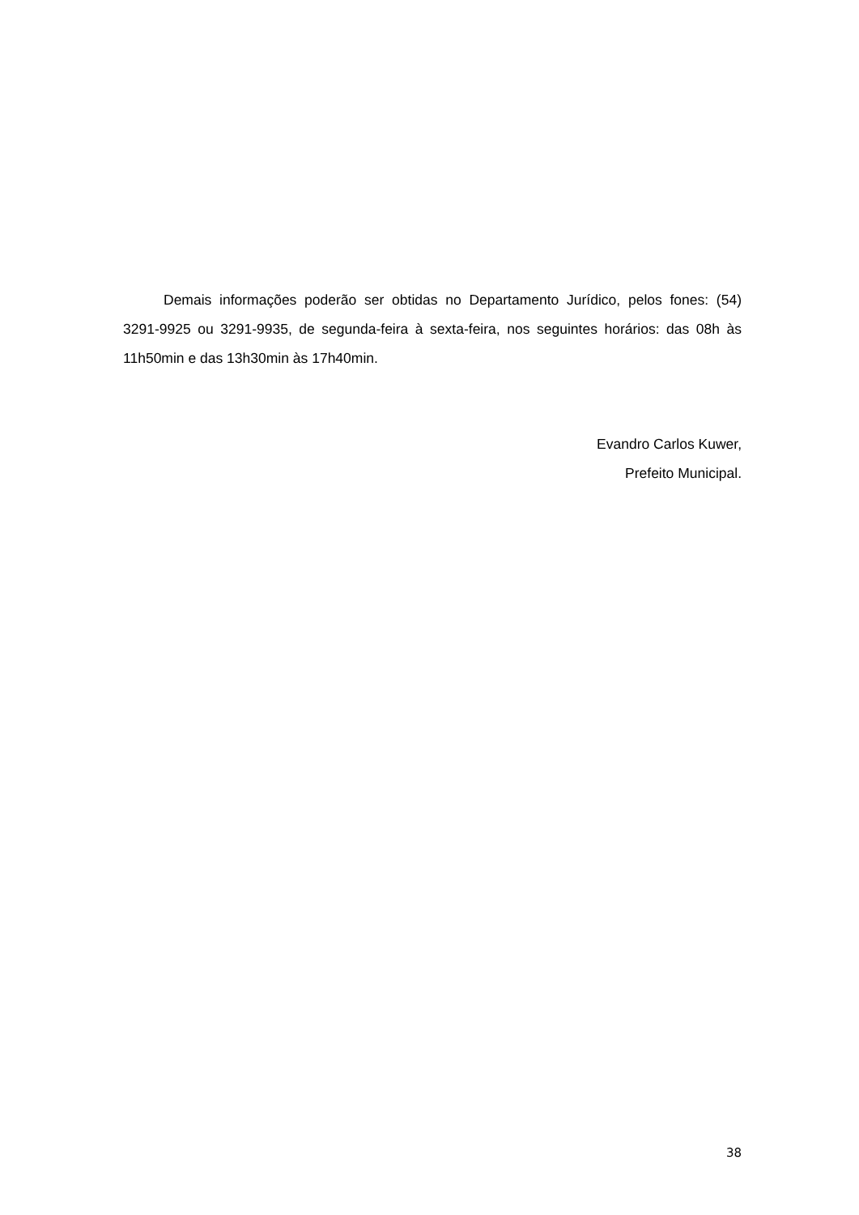Demais informações poderão ser obtidas no Departamento Jurídico, pelos fones: (54) 3291-9925 ou 3291-9935, de segunda-feira à sexta-feira, nos seguintes horários: das 08h às 11h50min e das 13h30min às 17h40min.
Evandro Carlos Kuwer,
Prefeito Municipal.
38